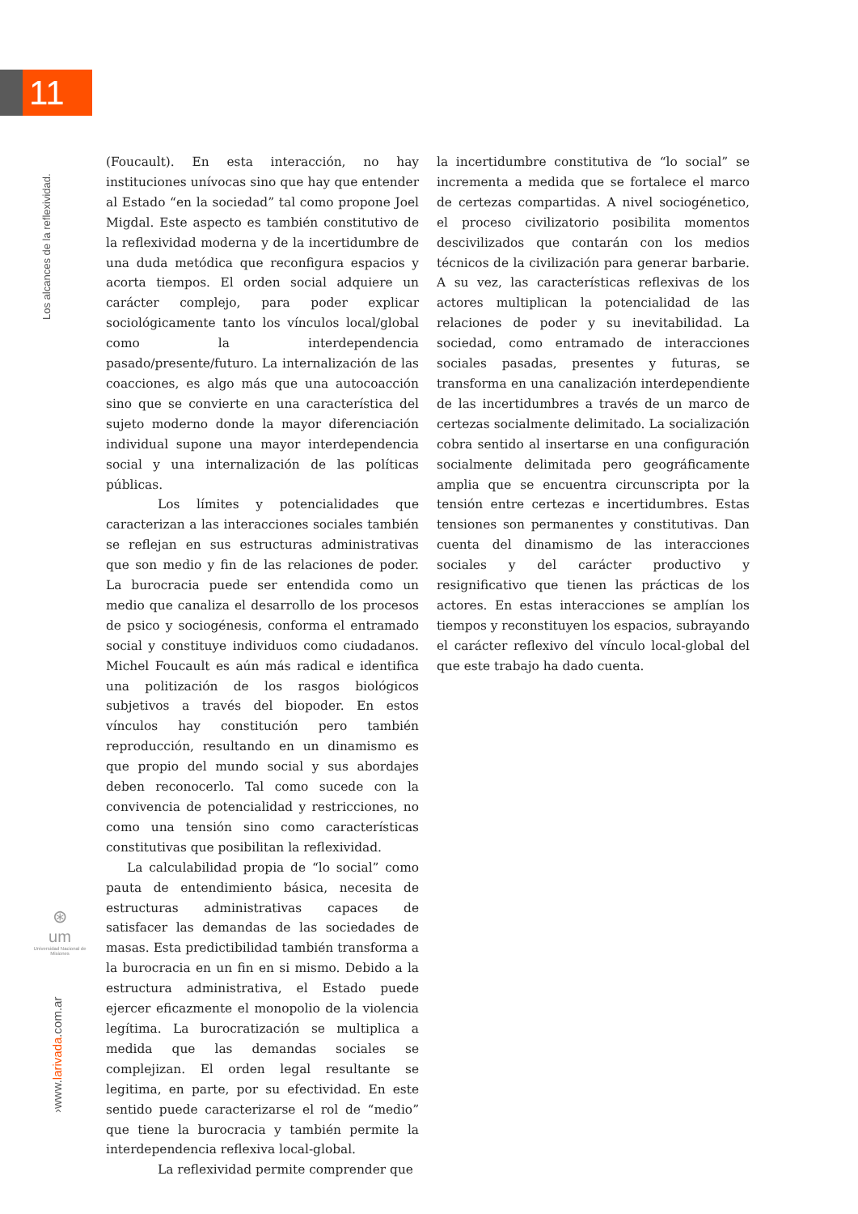11
Los alcances de la reflexividad.
⊛
um
Universidad Nacional de Misiones
›www.larivada.com.ar
(Foucault). En esta interacción, no hay institucio­nes unívocas sino que hay que entender al Estado “en la sociedad” tal como propone Joel Migdal. Este aspecto es también constitutivo de la reflexi­vidad moderna y de la incertidumbre de una duda metódica que reconfigura espacios y acorta tiem­pos. El orden social adquiere un carácter comple­jo, para poder explicar sociológicamente tanto los vínculos local/global como la interdependencia pasado/presente/futuro. La internalización de las coacciones, es algo más que una autocoacción sino que se convierte en una característica del su­jeto moderno donde la mayor diferenciación indi­vidual supone una mayor interdependencia social y una internalización de las políticas públicas.
Los límites y potencialidades que carac­terizan a las interacciones sociales también se reflejan en sus estructuras administrativas que son medio y fin de las relaciones de poder. La burocracia puede ser entendida como un medio que canaliza el desarrollo de los procesos de psi­co y sociogénesis, conforma el entramado social y constituye individuos como ciudadanos. Michel Foucault es aún más radical e identifica una politi­zación de los rasgos biológicos subjetivos a través del biopoder. En estos vínculos hay constitución pero también reproducción, resultando en un di­namismo es que propio del mundo social y sus abordajes deben reconocerlo. Tal como sucede con la convivencia de potencialidad y restriccio­nes, no como una tensión sino como característi­cas constitutivas que posibilitan la reflexividad.
La calculabilidad propia de “lo social” como pauta de entendimiento básica, necesita de es­tructuras administrativas capaces de satisfacer las demandas de las sociedades de masas. Esta pre­dictibilidad también transforma a la burocracia en un fin en si mismo. Debido a la estructura ad­ministrativa, el Estado puede ejercer eficazmente el monopolio de la violencia legítima. La burocra­tización se multiplica a medida que las demandas sociales se complejizan. El orden legal resultante se legitima, en parte, por su efectividad. En este sentido puede caracterizarse el rol de “medio” que tiene la burocracia y también permite la interde­pendencia reflexiva local-global.
La reflexividad permite comprender que
la incertidumbre constitutiva de “lo social” se in­crementa a medida que se fortalece el marco de certezas compartidas. A nivel sociogénetico, el proceso civilizatorio posibilita momentos desci­vilizados que contarán con los medios técnicos de la civilización para generar barbarie. A su vez, las características reflexivas de los actores multi­plican la potencialidad de las relaciones de poder y su inevitabilidad. La sociedad, como entrama­do de interacciones sociales pasadas, presentes y futuras, se transforma en una canalización inter­dependiente de las incertidumbres a través de un marco de certezas socialmente delimitado. La so­cialización cobra sentido al insertarse en una con­figuración socialmente delimitada pero geográfi­camente amplia que se encuentra circunscripta por la tensión entre certezas e incertidumbres. Estas tensiones son permanentes y constitutivas. Dan cuenta del dinamismo de las interacciones sociales y del carácter productivo y resignificativo que tienen las prácticas de los actores. En estas interacciones se amplían los tiempos y reconsti­tuyen los espacios, subrayando el carácter reflexi­vo del vínculo local-global del que este trabajo ha dado cuenta.